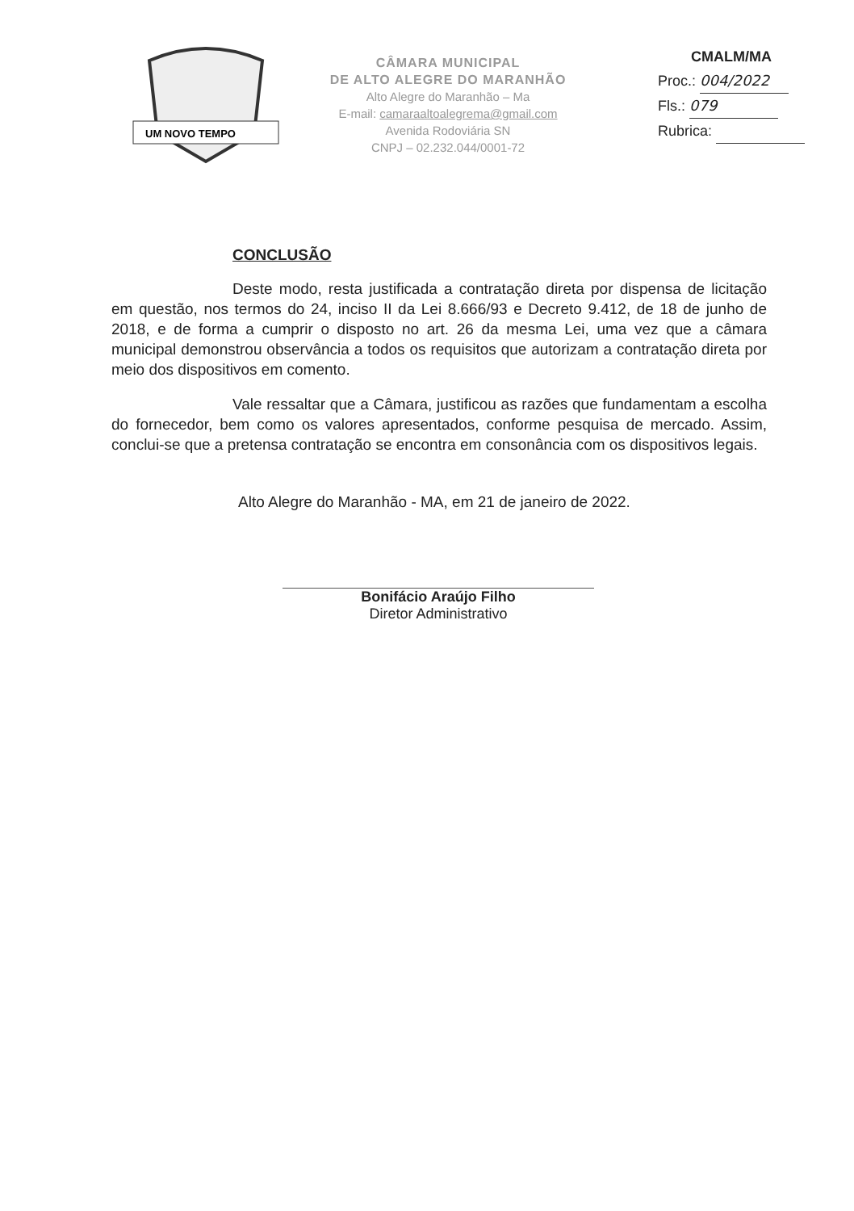UM NOVO TEMPO
CÂMARA MUNICIPAL
DE ALTO ALEGRE DO MARANHÃO
Alto Alegre do Maranhão – Ma
E-mail: camaraaltoalegrema@gmail.com
Avenida Rodoviária SN
CNPJ – 02.232.044/0001-72
CMALM/MA
Proc.: 004/2022
Fls.: 079
Rubrica:
CONCLUSÃO
Deste modo, resta justificada a contratação direta por dispensa de licitação em questão, nos termos do 24, inciso II da Lei 8.666/93 e Decreto 9.412, de 18 de junho de 2018, e de forma a cumprir o disposto no art. 26 da mesma Lei, uma vez que a câmara municipal demonstrou observância a todos os requisitos que autorizam a contratação direta por meio dos dispositivos em comento.
Vale ressaltar que a Câmara, justificou as razões que fundamentam a escolha do fornecedor, bem como os valores apresentados, conforme pesquisa de mercado. Assim, conclui-se que a pretensa contratação se encontra em consonância com os dispositivos legais.
Alto Alegre do Maranhão - MA, em 21 de janeiro de 2022.
Bonifácio Araújo Filho
Diretor Administrativo